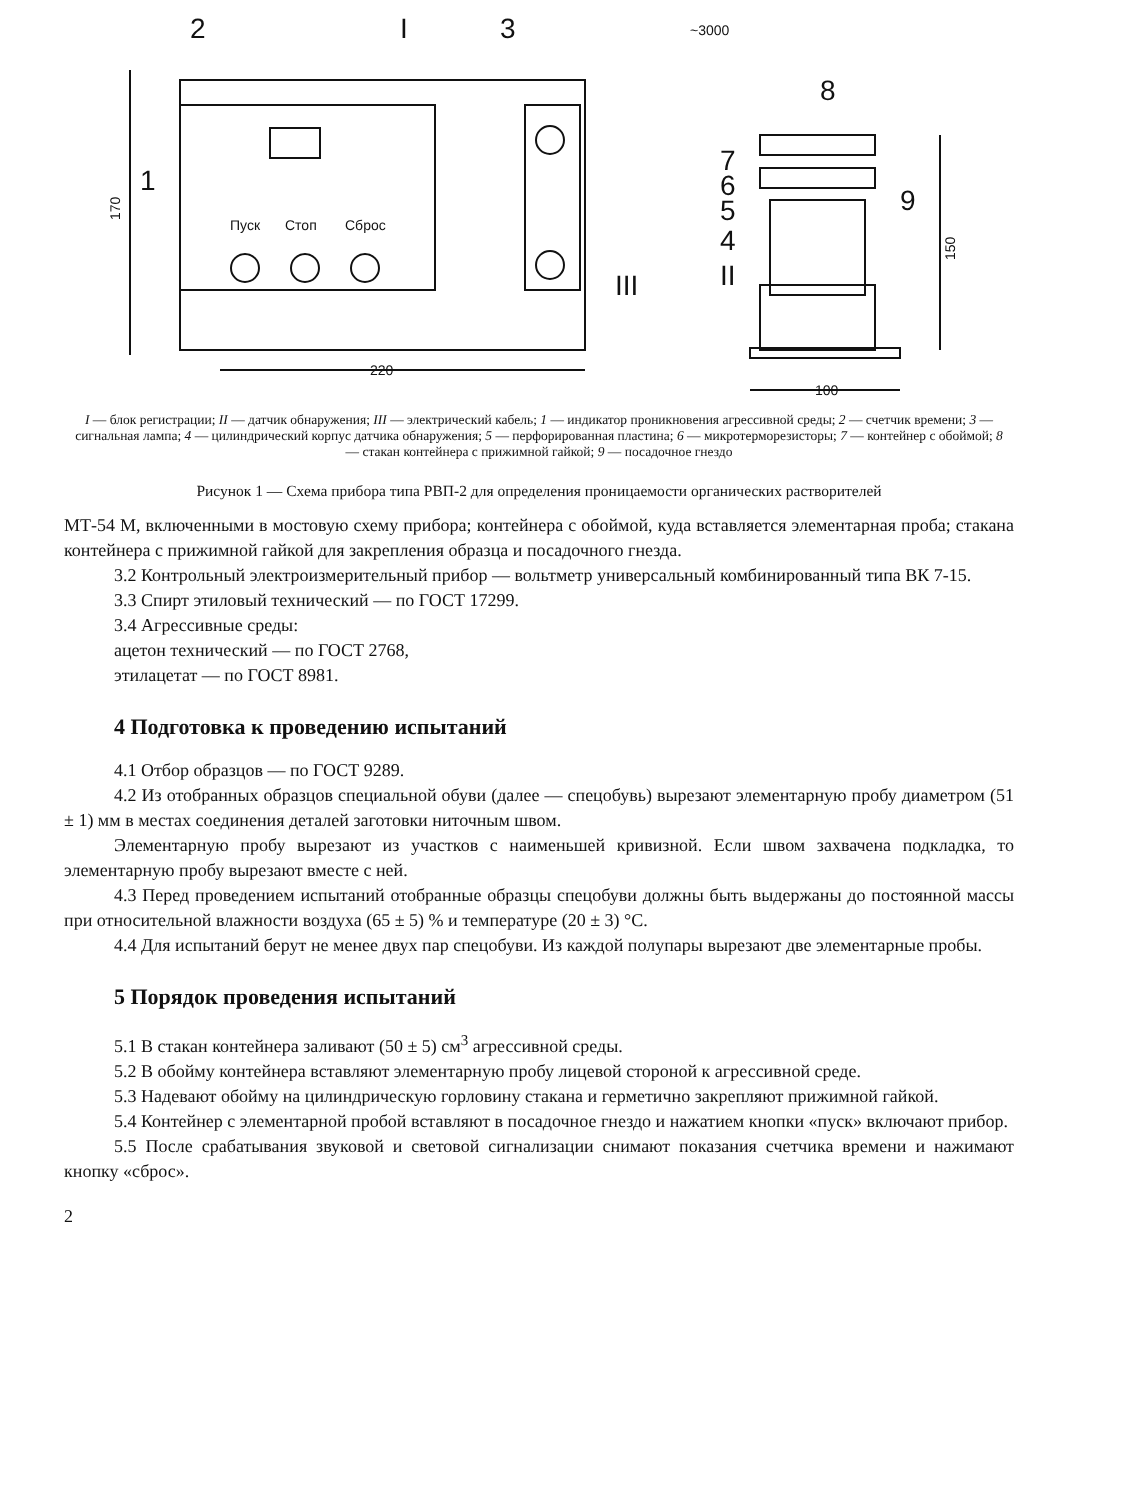Пуск
Стоп
Сброс
220
100
~3000
170
150
2
I
3
8
1
III
7
6
5
4
II
9
I — блок регистрации; II — датчик обнаружения; III — электрический кабель; 1 — индикатор проникновения агрессивной среды; 2 — счетчик времени; 3 — сигнальная лампа; 4 — цилиндрический корпус датчика обнаружения; 5 — перфорированная пластина; 6 — микротерморезисторы; 7 — контейнер с обоймой; 8 — стакан контейнера с прижимной гайкой; 9 — посадочное гнездо
Рисунок 1 — Схема прибора типа РВП-2 для определения проницаемости органических растворителей
МТ-54 М, включенными в мостовую схему прибора; контейнера с обоймой, куда вставляется элементарная проба; стакана контейнера с прижимной гайкой для закрепления образца и посадочного гнезда.
3.2 Контрольный электроизмерительный прибор — вольтметр универсальный комбинированный типа ВК 7-15.
3.3 Спирт этиловый технический — по ГОСТ 17299.
3.4 Агрессивные среды:
ацетон технический — по ГОСТ 2768,
этилацетат — по ГОСТ 8981.
4 Подготовка к проведению испытаний
4.1 Отбор образцов — по ГОСТ 9289.
4.2 Из отобранных образцов специальной обуви (далее — спецобувь) вырезают элементарную пробу диаметром (51 ± 1) мм в местах соединения деталей заготовки ниточным швом.
Элементарную пробу вырезают из участков с наименьшей кривизной. Если швом захвачена подкладка, то элементарную пробу вырезают вместе с ней.
4.3 Перед проведением испытаний отобранные образцы спецобуви должны быть выдержаны до постоянной массы при относительной влажности воздуха (65 ± 5) % и температуре (20 ± 3) °С.
4.4 Для испытаний берут не менее двух пар спецобуви. Из каждой полупары вырезают две элементарные пробы.
5 Порядок проведения испытаний
5.1 В стакан контейнера заливают (50 ± 5) см<sup>3</sup> агрессивной среды.
5.2 В обойму контейнера вставляют элементарную пробу лицевой стороной к агрессивной среде.
5.3 Надевают обойму на цилиндрическую горловину стакана и герметично закрепляют прижимной гайкой.
5.4 Контейнер с элементарной пробой вставляют в посадочное гнездо и нажатием кнопки «пуск» включают прибор.
5.5 После срабатывания звуковой и световой сигнализации снимают показания счетчика времени и нажимают кнопку «сброс».
2